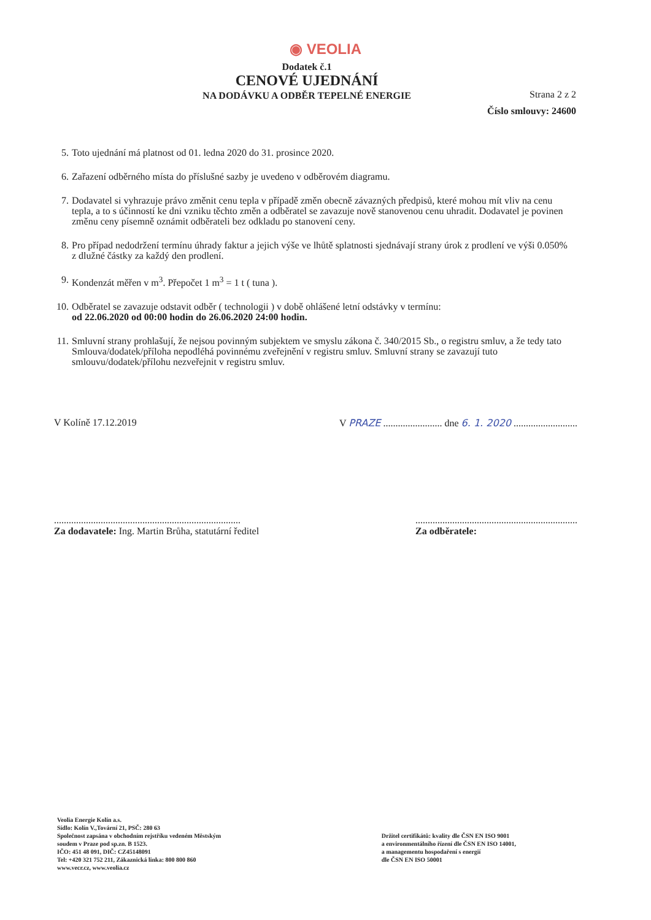◉ VEOLIA
Dodatek č.1
CENOVÉ UJEDNÁNÍ
NA DODÁVKU A ODBĚR TEPELNÉ ENERGIE
Strana 2 z 2
Číslo smlouvy: 24600
5. Toto ujednání má platnost od 01. ledna 2020 do 31. prosince 2020.
6. Zařazení odběrného místa do příslušné sazby je uvedeno v odběrovém diagramu.
7. Dodavatel si vyhrazuje právo změnit cenu tepla v případě změn obecně závazných předpisů, které mohou mít vliv na cenu tepla, a to s účinností ke dni vzniku těchto změn a odběratel se zavazuje nově stanovenou cenu uhradit. Dodavatel je povinen změnu ceny písemně oznámit odběrateli bez odkladu po stanovení ceny.
8. Pro případ nedodržení termínu úhrady faktur a jejich výše ve lhůtě splatnosti sjednávají strany úrok z prodlení ve výši 0.050% z dlužné částky za každý den prodlení.
9. Kondenzát měřen v m<sup>3</sup>. Přepočet 1 m<sup>3</sup> = 1 t ( tuna ).
10. Odběratel se zavazuje odstavit odběr ( technologii ) v době ohlášené letní odstávky v termínu:
od 22.06.2020 od 00:00 hodin do 26.06.2020 24:00 hodin.
11. Smluvní strany prohlašují, že nejsou povinným subjektem ve smyslu zákona č. 340/2015 Sb., o registru smluv, a že tedy tato Smlouva/dodatek/příloha nepodléhá povinnému zveřejnění v registru smluv. Smluvní strany se zavazují tuto smlouvu/dodatek/přílohu nezveřejnit v registru smluv.
V Kolíně 17.12.2019 V PRAZE ........................ dne 6. 1. 2020 ..........................
............................................................................
Za dodavatele: Ing. Martin Brůha, statutární ředitel..................................................................
Za odběratele:
Veolia Energie Kolín a.s.
Sídlo: Kolín V.,Tovární 21, PSČ: 280 63
Společnost zapsána v obchodním rejstříku vedeném Městským
soudem v Praze pod sp.zn. B 1523.
IČO: 451 48 091, DIČ: CZ45148091
Tel: +420 321 752 211, Zákaznická linka: 800 800 860
www.vecr.cz, www.veolia.cz
Držitel certifikátů: kvality dle ČSN EN ISO 9001
a environmentálního řízení dle ČSN EN ISO 14001,
a managementu hospodaření s energií
dle ČSN EN ISO 50001